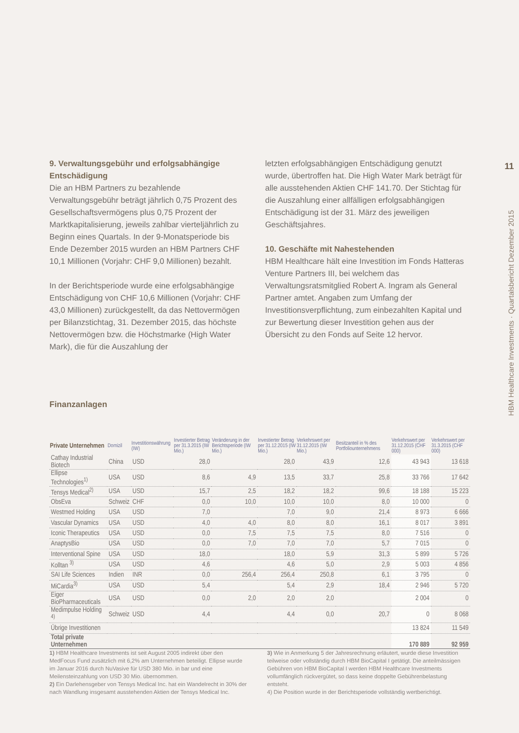9. Verwaltungsgebühr und erfolgsabhängige Entschädigung
Die an HBM Partners zu bezahlende Verwaltungsgebühr beträgt jährlich 0,75 Prozent des Gesellschaftsvermögens plus 0,75 Prozent der Marktkapitalisierung, jeweils zahlbar vierteljährlich zu Beginn eines Quartals. In der 9-Monatsperiode bis Ende Dezember 2015 wurden an HBM Partners CHF 10,1 Millionen (Vorjahr: CHF 9,0 Millionen) bezahlt.
In der Berichtsperiode wurde eine erfolgsabhängige Entschädigung von CHF 10,6 Millionen (Vorjahr: CHF 43,0 Millionen) zurückgestellt, da das Nettovermögen per Bilanzstichtag, 31. Dezember 2015, das höchste Nettovermögen bzw. die Höchstmarke (High Water Mark), die für die Auszahlung der
letzten erfolgsabhängigen Entschädigung genutzt wurde, übertroffen hat. Die High Water Mark beträgt für alle ausstehenden Aktien CHF 141.70. Der Stichtag für die Auszahlung einer allfälligen erfolgsabhängigen Entschädigung ist der 31. März des jeweiligen Geschäftsjahres.
10. Geschäfte mit Nahestehenden
HBM Healthcare hält eine Investition im Fonds Hatteras Venture Partners III, bei welchem das Verwaltungsratsmitglied Robert A. Ingram als General Partner amtet. Angaben zum Umfang der Investitionsverpflichtung, zum einbezahlten Kapital und zur Bewertung dieser Investition gehen aus der Übersicht zu den Fonds auf Seite 12 hervor.
11
HBM Healthcare Investments · Quartalsbericht Dezember 2015
Finanzanlagen
| Private Unternehmen | Domizil | Investitionswährung (IW) | Investierter Betrag per 31.3.2015 (IW Mio.) | Veränderung in der Berichtsperiode (IW Mio.) | Investierter Betrag per 31.12.2015 (IW Mio.) | Verkehrswert per 31.12.2015 (IW Mio.) | Besitzanteil in % des Portfoliounternehmens | Verkehrswert per 31.12.2015 (CHF 000) | Verkehrswert per 31.3.2015 (CHF 000) |
| --- | --- | --- | --- | --- | --- | --- | --- | --- | --- |
| Cathay Industrial Biotech | China | USD | 28,0 | | 28,0 | 43,9 | 12,6 | 43 943 | 13 618 |
| Ellipse Technologies<sup>1)</sup> | USA | USD | 8,6 | 4,9 | 13,5 | 33,7 | 25,8 | 33 766 | 17 642 |
| Tensys Medical<sup>2)</sup> | USA | USD | 15,7 | 2,5 | 18,2 | 18,2 | 99,6 | 18 188 | 15 223 |
| ObsEva | Schweiz | CHF | 0,0 | 10,0 | 10,0 | 10,0 | 8,0 | 10 000 | 0 |
| Westmed Holding | USA | USD | 7,0 | | 7,0 | 9,0 | 21,4 | 8 973 | 6 666 |
| Vascular Dynamics | USA | USD | 4,0 | 4,0 | 8,0 | 8,0 | 16,1 | 8 017 | 3 891 |
| Iconic Therapeutics | USA | USD | 0,0 | 7,5 | 7,5 | 7,5 | 8,0 | 7 516 | 0 |
| AnaptysBio | USA | USD | 0,0 | 7,0 | 7,0 | 7,0 | 5,7 | 7 015 | 0 |
| Interventional Spine | USA | USD | 18,0 | | 18,0 | 5,9 | 31,3 | 5 899 | 5 726 |
| Kolltan <sup>3)</sup> | USA | USD | 4,6 | | 4,6 | 5,0 | 2,9 | 5 003 | 4 856 |
| SAI Life Sciences | Indien | INR | 0,0 | 256,4 | 256,4 | 250,8 | 6,1 | 3 795 | 0 |
| MiCardia<sup>3)</sup> | USA | USD | 5,4 | | 5,4 | 2,9 | 18,4 | 2 946 | 5 720 |
| Eiger BioPharmaceuticals | USA | USD | 0,0 | 2,0 | 2,0 | 2,0 | | 2 004 | 0 |
| Medimpulse Holding <sup>4)</sup> | Schweiz | USD | 4,4 | | 4,4 | 0,0 | 20,7 | 0 | 8 068 |
| Übrige Investitionen | | | | | | | | 13 824 | 11 549 |
| Total private Unternehmen | | | | | | | | 170 889 | 92 959 |
1) HBM Healthcare Investments ist seit August 2005 indirekt über den MedFocus Fund zusätzlich mit 6,2% am Unternehmen beteiligt. Ellipse wurde im Januar 2016 durch NuVasive für USD 380 Mio. in bar und eine Meilensteinzahlung von USD 30 Mio. übernommen.
2) Ein Darlehensgeber von Tensys Medical Inc. hat ein Wandelrecht in 30% der nach Wandlung insgesamt ausstehenden Aktien der Tensys Medical Inc.
3) Wie in Anmerkung 5 der Jahresrechnung erläutert, wurde diese Investition teilweise oder vollständig durch HBM BioCapital I getätigt. Die anteilmässigen Gebühren von HBM BioCapital I werden HBM Healthcare Investments vollumfänglich rückvergütet, so dass keine doppelte Gebührenbelastung entsteht.
4) Die Position wurde in der Berichtsperiode vollständig wertberichtigt.